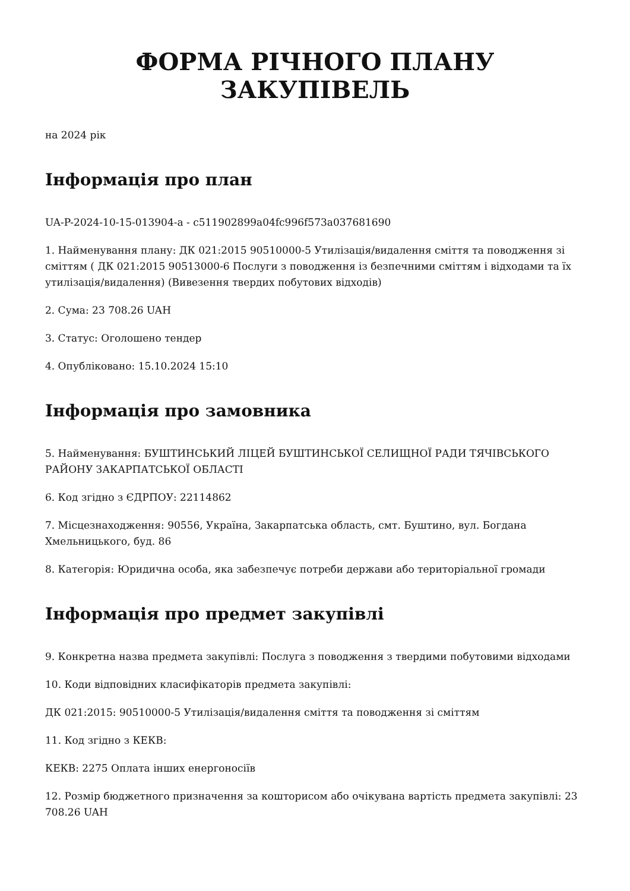ФОРМА РІЧНОГО ПЛАНУ ЗАКУПІВЕЛЬ
на 2024 рік
Інформація про план
UA-P-2024-10-15-013904-a - c511902899a04fc996f573a037681690
1. Найменування плану: ДК 021:2015 90510000-5 Утилізація/видалення сміття та поводження зі сміттям ( ДК 021:2015 90513000-6 Послуги з поводження із безпечними сміттям і відходами та їх утилізація/видалення) (Вивезення твердих побутових відходів)
2. Сума: 23 708.26 UAH
3. Статус: Оголошено тендер
4. Опубліковано: 15.10.2024 15:10
Інформація про замовника
5. Найменування: БУШТИНСЬКИЙ ЛІЦЕЙ БУШТИНСЬКОЇ СЕЛИЩНОЇ РАДИ ТЯЧІВСЬКОГО РАЙОНУ ЗАКАРПАТСЬКОЇ ОБЛАСТІ
6. Код згідно з ЄДРПОУ: 22114862
7. Місцезнаходження: 90556, Україна, Закарпатська область, смт. Буштино, вул. Богдана Хмельницького, буд. 86
8. Категорія: Юридична особа, яка забезпечує потреби держави або територіальної громади
Інформація про предмет закупівлі
9. Конкретна назва предмета закупівлі: Послуга з поводження з твердими побутовими відходами
10. Коди відповідних класифікаторів предмета закупівлі:
ДК 021:2015: 90510000-5 Утилізація/видалення сміття та поводження зі сміттям
11. Код згідно з КЕКВ:
КЕКВ: 2275 Оплата інших енергоносіїв
12. Розмір бюджетного призначення за кошторисом або очікувана вартість предмета закупівлі: 23 708.26 UAH